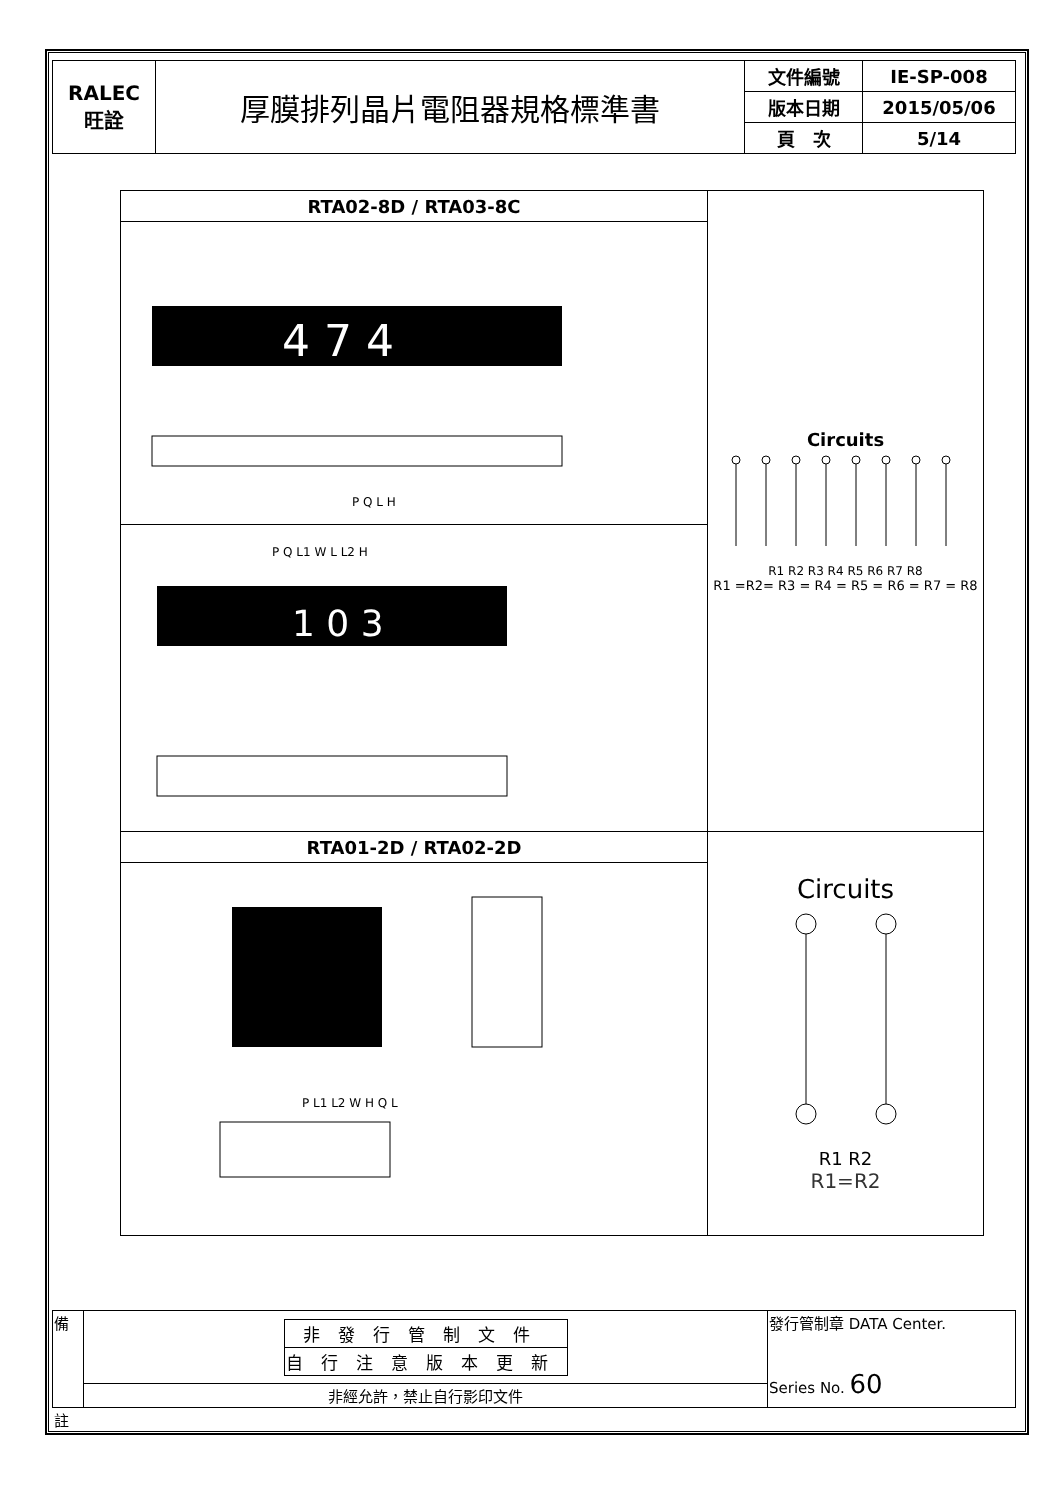| RALEC 旺詮 | 厚膜排列晶片電阻器規格標準書 | 文件編號 | IE-SP-008 |
| | | 版本日期 | 2015/05/06 |
| | | 頁 次 | 5/14 |
| RTA02-8D / RTA03-8C | Circuits R1 R2 R3 R4 R5 R6 R7 R8 R1 =R2= R3 = R4 = R5 = R6 = R7 = R8 |
| 4 7 4 P Q L H | |
| 1 0 3 P Q L1 W L L2 H | |
| RTA01-2D / RTA02-2D | Circuits R1 R2 R1=R2 |
| P L1 L2 W H Q L | |
| 備 | / 非發行管制文件 / / 自行注意版本更新 / | 發行管制章 DATA Center. Series No. 60 |
| | 非經允許，禁止自行影印文件 | |
| 註 | | |